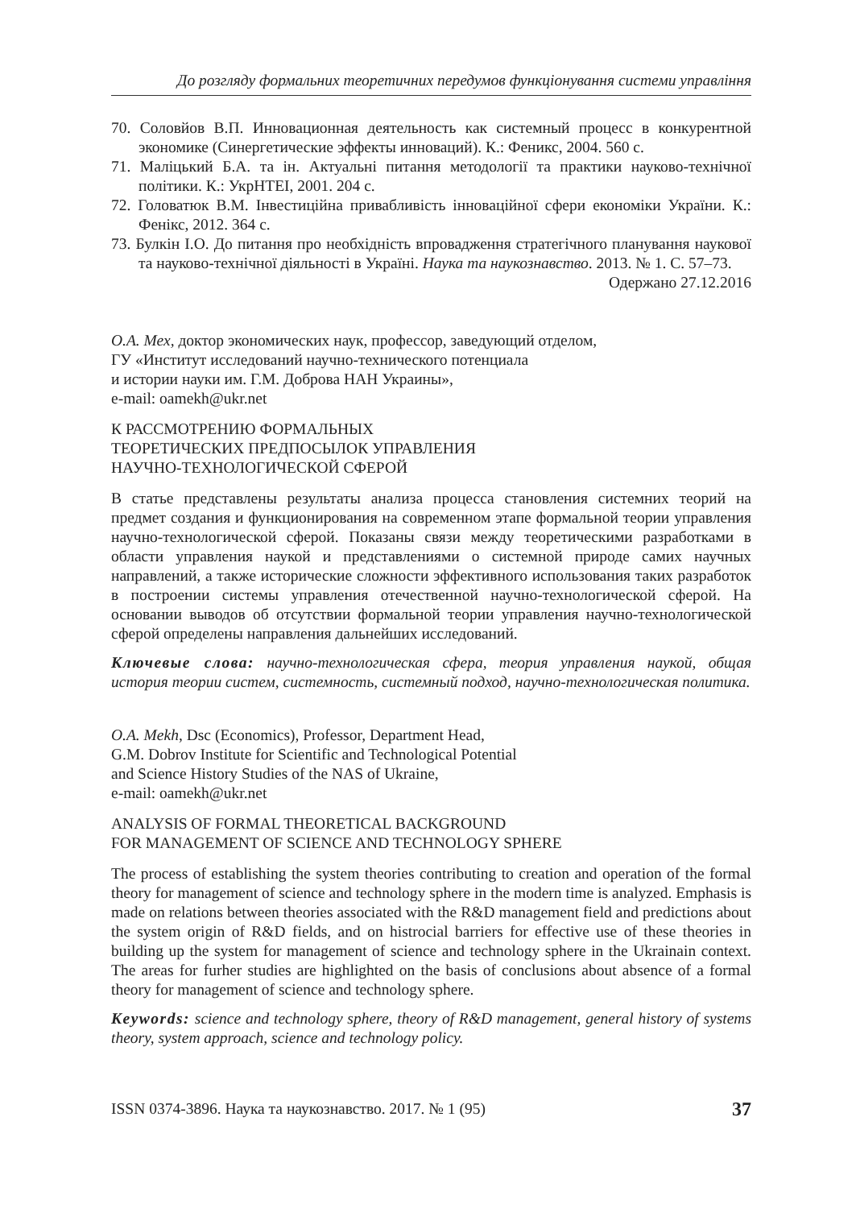До розгляду формальних теоретичних передумов функціонування системи управління
70. Соловйов В.П. Инновационная деятельность как системный процесс в конкурентной экономике (Синергетические эффекты инноваций). К.: Феникс, 2004. 560 с.
71. Маліцький Б.А. та ін. Актуальні питання методології та практики науково-технічної політики. К.: УкрНТЕІ, 2001. 204 с.
72. Головатюк В.М. Інвестиційна привабливість інноваційної сфери економіки України. К.: Фенікс, 2012. 364 с.
73. Булкін І.О. До питання про необхідність впровадження стратегічного планування наукової та науково-технічної діяльності в Україні. Наука та наукознавство. 2013. № 1. С. 57–73.
Одержано 27.12.2016
О.А. Мех, доктор экономических наук, профессор, заведующий отделом,
ГУ «Институт исследований научно-технического потенциала
и истории науки им. Г.М. Доброва НАН Украины»,
e-mail: oamekh@ukr.net
К РАССМОТРЕНИЮ ФОРМАЛЬНЫХ
ТЕОРЕТИЧЕСКИХ ПРЕДПОСЫЛОК УПРАВЛЕНИЯ
НАУЧНО-ТЕХНОЛОГИЧЕСКОЙ СФЕРОЙ
В статье представлены результаты анализа процесса становления системних теорий на предмет создания и функционирования на современном этапе формальной теории управления научно-технологической сферой. Показаны связи между теоретическими разработками в области управления наукой и представлениями о системной природе самих научных направлений, а также исторические сложности эффективного использования таких разработок в построении системы управления отечественной научно-технологической сферой. На основании выводов об отсутствии формальной теории управления научно-технологической сферой определены направления дальнейших исследований.
Ключевые слова: научно-технологическая сфера, теория управления наукой, общая история теории систем, системность, системный подход, научно-технологическая политика.
O.A. Mekh, Dsc (Economics), Professor, Department Head,
G.M. Dobrov Institute for Scientific and Technological Potential
and Science History Studies of the NAS of Ukraine,
e-mail: oamekh@ukr.net
ANALYSIS OF FORMAL THEORETICAL BACKGROUND
FOR MANAGEMENT OF SCIENCE AND TECHNOLOGY SPHERE
The process of establishing the system theories contributing to creation and operation of the formal theory for management of science and technology sphere in the modern time is analyzed. Emphasis is made on relations between theories associated with the R&D management field and predictions about the system origin of R&D fields, and on histrocial barriers for effective use of these theories in building up the system for management of science and technology sphere in the Ukrainain context. The areas for furher studies are highlighted on the basis of conclusions about absence of a formal theory for management of science and technology sphere.
Keywords: science and technology sphere, theory of R&D management, general history of systems theory, system approach, science and technology policy.
ISSN 0374-3896. Наука та наукознавство. 2017. № 1 (95) 37